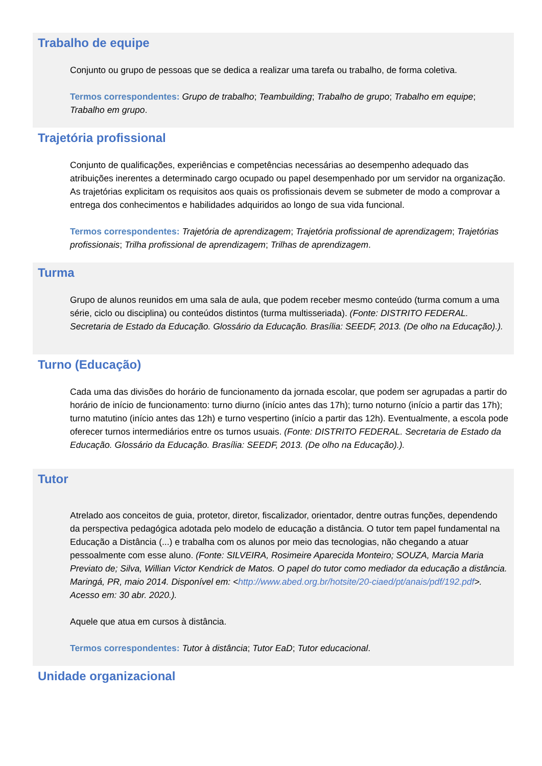Trabalho de equipe
Conjunto ou grupo de pessoas que se dedica a realizar uma tarefa ou trabalho, de forma coletiva.
Termos correspondentes: Grupo de trabalho; Teambuilding; Trabalho de grupo; Trabalho em equipe; Trabalho em grupo.
Trajetória profissional
Conjunto de qualificações, experiências e competências necessárias ao desempenho adequado das atribuições inerentes a determinado cargo ocupado ou papel desempenhado por um servidor na organização. As trajetórias explicitam os requisitos aos quais os profissionais devem se submeter de modo a comprovar a entrega dos conhecimentos e habilidades adquiridos ao longo de sua vida funcional.
Termos correspondentes: Trajetória de aprendizagem; Trajetória profissional de aprendizagem; Trajetórias profissionais; Trilha profissional de aprendizagem; Trilhas de aprendizagem.
Turma
Grupo de alunos reunidos em uma sala de aula, que podem receber mesmo conteúdo (turma comum a uma série, ciclo ou disciplina) ou conteúdos distintos (turma multisseriada). (Fonte: DISTRITO FEDERAL. Secretaria de Estado da Educação. Glossário da Educação. Brasília: SEEDF, 2013. (De olho na Educação).).
Turno (Educação)
Cada uma das divisões do horário de funcionamento da jornada escolar, que podem ser agrupadas a partir do horário de início de funcionamento: turno diurno (início antes das 17h); turno noturno (início a partir das 17h); turno matutino (início antes das 12h) e turno vespertino (início a partir das 12h). Eventualmente, a escola pode oferecer turnos intermediários entre os turnos usuais. (Fonte: DISTRITO FEDERAL. Secretaria de Estado da Educação. Glossário da Educação. Brasília: SEEDF, 2013. (De olho na Educação).).
Tutor
Atrelado aos conceitos de guia, protetor, diretor, fiscalizador, orientador, dentre outras funções, dependendo da perspectiva pedagógica adotada pelo modelo de educação a distância. O tutor tem papel fundamental na Educação a Distância (...) e trabalha com os alunos por meio das tecnologias, não chegando a atuar pessoalmente com esse aluno. (Fonte: SILVEIRA, Rosimeire Aparecida Monteiro; SOUZA, Marcia Maria Previato de; Silva, Willian Victor Kendrick de Matos. O papel do tutor como mediador da educação a distância. Maringá, PR, maio 2014. Disponível em: <http://www.abed.org.br/hotsite/20-ciaed/pt/anais/pdf/192.pdf>. Acesso em: 30 abr. 2020.).
Aquele que atua em cursos à distância.
Termos correspondentes: Tutor à distância; Tutor EaD; Tutor educacional.
Unidade organizacional